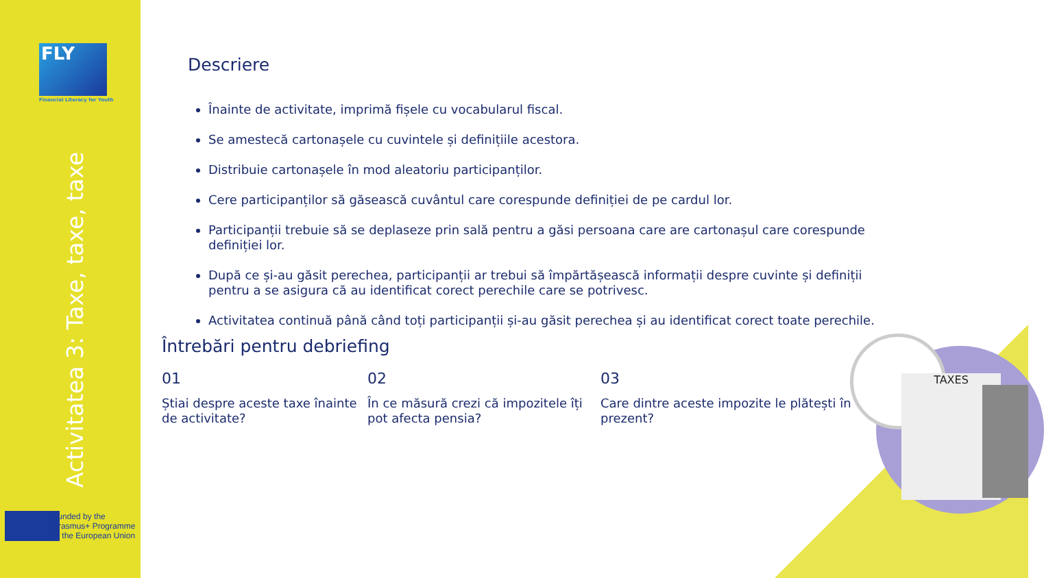FLY
Financial Literacy for Youth
Activitatea 3: Taxe, taxe, taxe
Funded by the
Erasmus+ Programme
of the European Union
TAXES
Descriere
Înainte de activitate, imprimă fișele cu vocabularul fiscal.
Se amestecă cartonașele cu cuvintele și definițiile acestora.
Distribuie cartonașele în mod aleatoriu participanților.
Cere participanților să găsească cuvântul care corespunde definiției de pe cardul lor.
Participanții trebuie să se deplaseze prin sală pentru a găsi persoana care are cartonașul care corespunde definiției lor.
După ce și-au găsit perechea, participanții ar trebui să împărtășească informații despre cuvinte și definiții pentru a se asigura că au identificat corect perechile care se potrivesc.
Activitatea continuă până când toți participanții și-au găsit perechea și au identificat corect toate perechile.
Întrebări pentru debriefing
01
Știai despre aceste taxe înainte de activitate?
02
În ce măsură crezi că impozitele îți pot afecta pensia?
03
Care dintre aceste impozite le plătești în prezent?